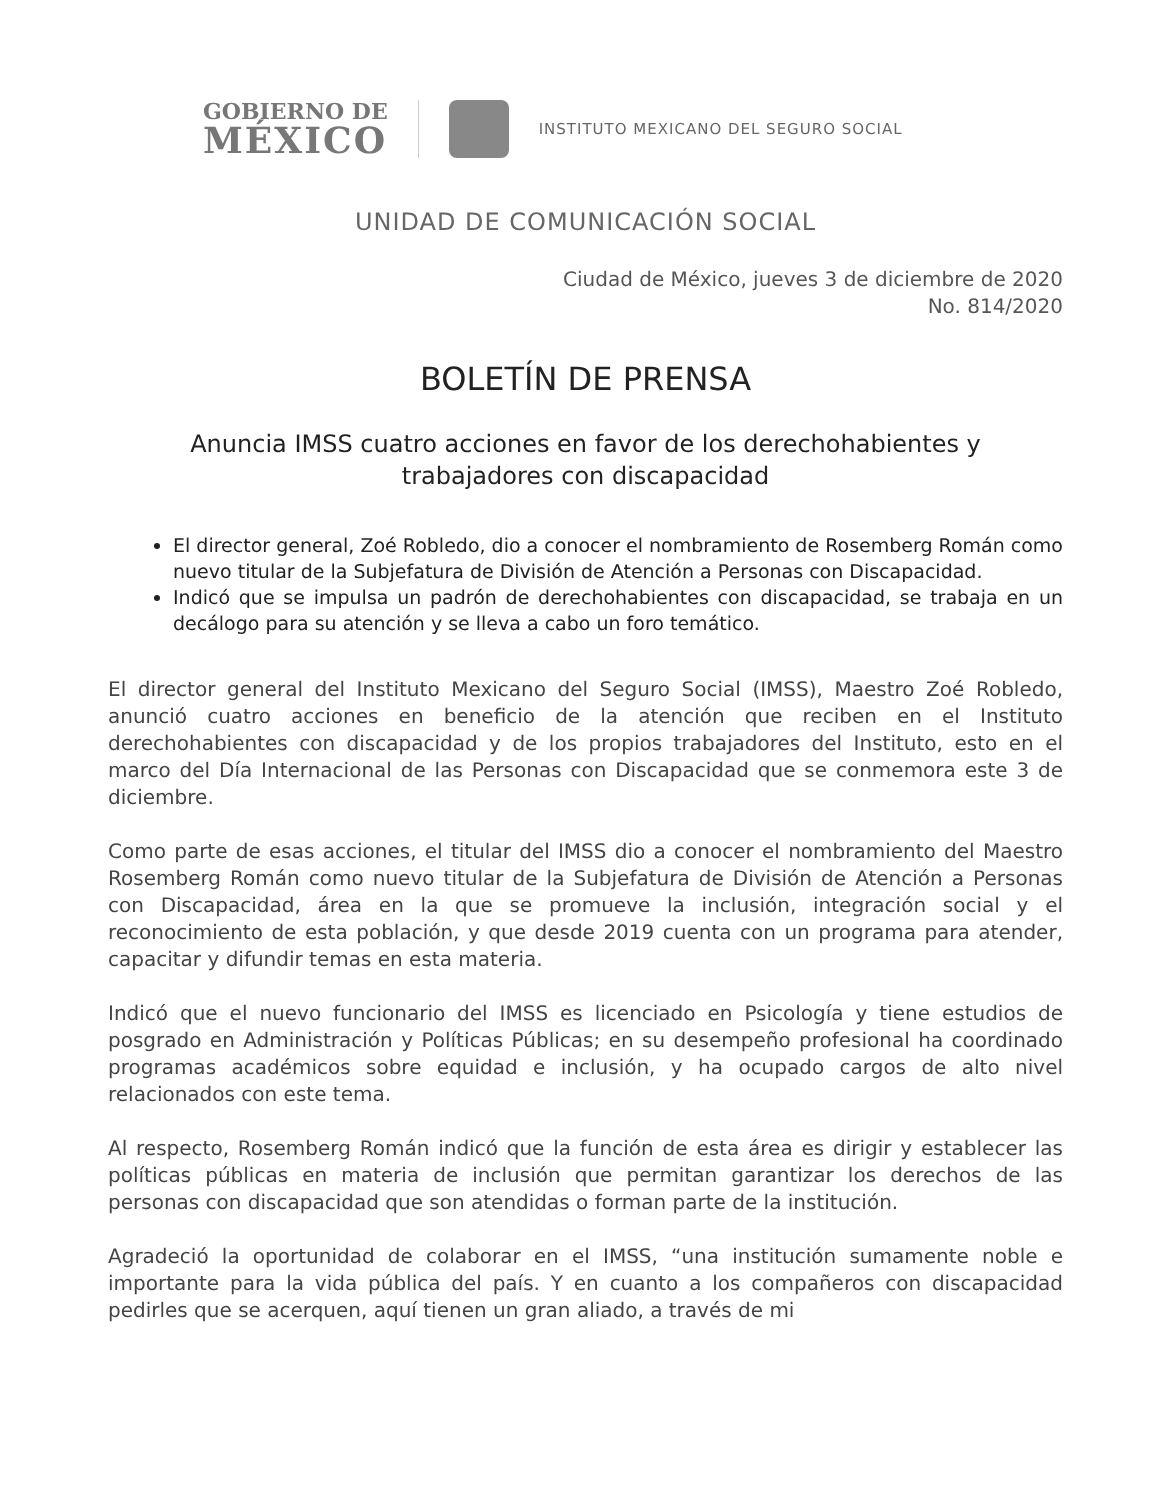GOBIERNO DE
MÉXICO
INSTITUTO MEXICANO DEL SEGURO SOCIAL
UNIDAD DE COMUNICACIÓN SOCIAL
Ciudad de México, jueves 3 de diciembre de 2020
No. 814/2020
BOLETÍN DE PRENSA
Anuncia IMSS cuatro acciones en favor de los derechohabientes y
trabajadores con discapacidad
El director general, Zoé Robledo, dio a conocer el nombramiento de Rosemberg Román como nuevo titular de la Subjefatura de División de Atención a Personas con Discapacidad.
Indicó que se impulsa un padrón de derechohabientes con discapacidad, se trabaja en un decálogo para su atención y se lleva a cabo un foro temático.
El director general del Instituto Mexicano del Seguro Social (IMSS), Maestro Zoé Robledo, anunció cuatro acciones en beneficio de la atención que reciben en el Instituto derechohabientes con discapacidad y de los propios trabajadores del Instituto, esto en el marco del Día Internacional de las Personas con Discapacidad que se conmemora este 3 de diciembre.
Como parte de esas acciones, el titular del IMSS dio a conocer el nombramiento del Maestro Rosemberg Román como nuevo titular de la Subjefatura de División de Atención a Personas con Discapacidad, área en la que se promueve la inclusión, integración social y el reconocimiento de esta población, y que desde 2019 cuenta con un programa para atender, capacitar y difundir temas en esta materia.
Indicó que el nuevo funcionario del IMSS es licenciado en Psicología y tiene estudios de posgrado en Administración y Políticas Públicas; en su desempeño profesional ha coordinado programas académicos sobre equidad e inclusión, y ha ocupado cargos de alto nivel relacionados con este tema.
Al respecto, Rosemberg Román indicó que la función de esta área es dirigir y establecer las políticas públicas en materia de inclusión que permitan garantizar los derechos de las personas con discapacidad que son atendidas o forman parte de la institución.
Agradeció la oportunidad de colaborar en el IMSS, “una institución sumamente noble e importante para la vida pública del país. Y en cuanto a los compañeros con discapacidad pedirles que se acerquen, aquí tienen un gran aliado, a través de mi